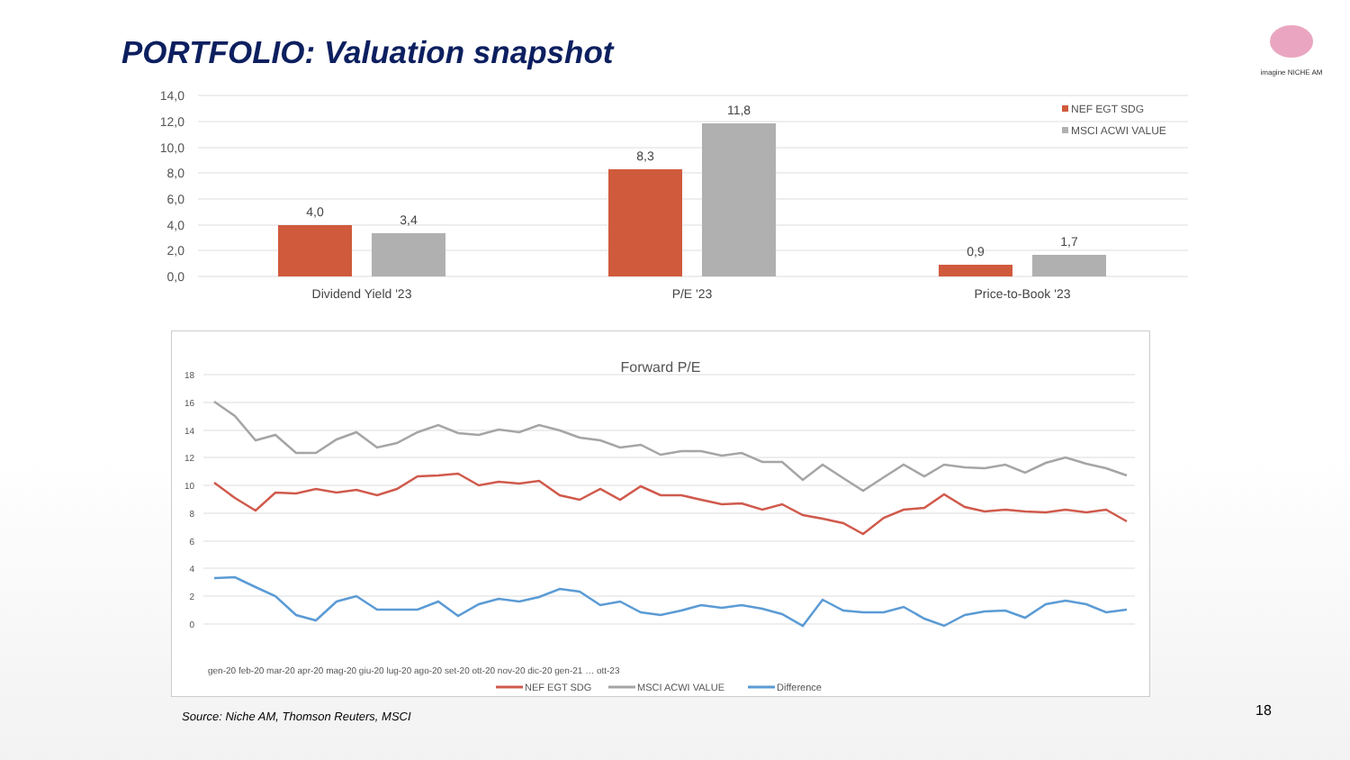PORTFOLIO: Valuation snapshot
imagine NICHE AM
14,0
12,0
10,0
8,0
6,0
4,0
2,0
0,0
4,0
3,4
8,3
11,8
0,9
1,7
Dividend Yield '23
P/E '23
Price-to-Book '23
NEF EGT SDG
MSCI ACWI VALUE
Forward P/E
18
16
14
12
10
8
6
4
2
0
gen-20 feb-20 mar-20 apr-20 mag-20 giu-20 lug-20 ago-20 set-20 ott-20 nov-20 dic-20 gen-21 … ott-23
NEF EGT SDG
MSCI ACWI VALUE
Difference
Source: Niche AM, Thomson Reuters, MSCI
18